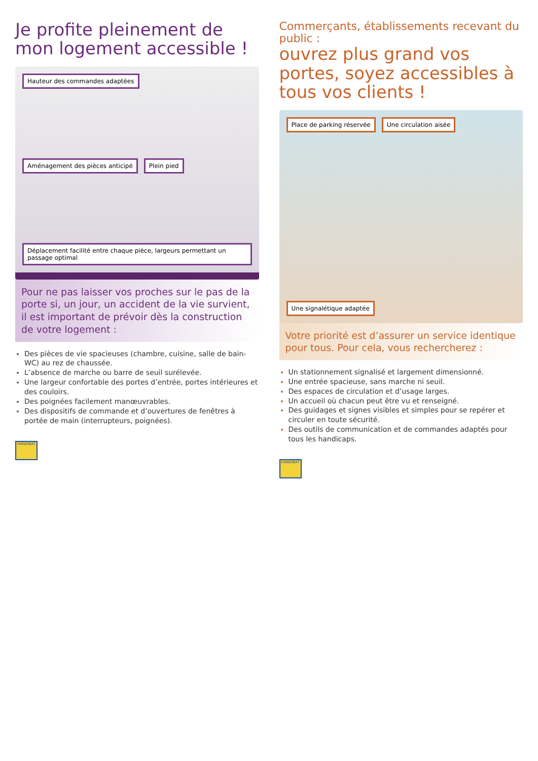Je profite pleinement de mon logement accessible !
Hauteur des commandes adaptées
Aménagement des pièces anticipé
Plein pied
Déplacement facilité entre chaque pièce, largeurs permettant un passage optimal
Pour ne pas laisser vos proches sur le pas de la porte si, un jour, un accident de la vie survient, il est important de prévoir dès la construction de votre logement :
Des pièces de vie spacieuses (chambre, cuisine, salle de bain-WC) au rez de chaussée.
L’absence de marche ou barre de seuil surélevée.
Une largeur confortable des portes d’entrée, portes intérieures et des couloirs.
Des poignées facilement manœuvrables.
Des dispositifs de commande et d’ouvertures de fenêtres à portée de main (interrupteurs, poignées).
HANDIBAT
Commerçants, établissements recevant du public :
ouvrez plus grand vos portes, soyez accessibles à tous vos clients !
Place de parking réservée
Une circulation aisée
Une signalétique adaptée
Votre priorité est d’assurer un service identique pour tous. Pour cela, vous rechercherez :
Un stationnement signalisé et largement dimensionné.
Une entrée spacieuse, sans marche ni seuil.
Des espaces de circulation et d’usage larges.
Un accueil où chacun peut être vu et renseigné.
Des guidages et signes visibles et simples pour se repérer et circuler en toute sécurité.
Des outils de communication et de commandes adaptés pour tous les handicaps.
HANDIBAT